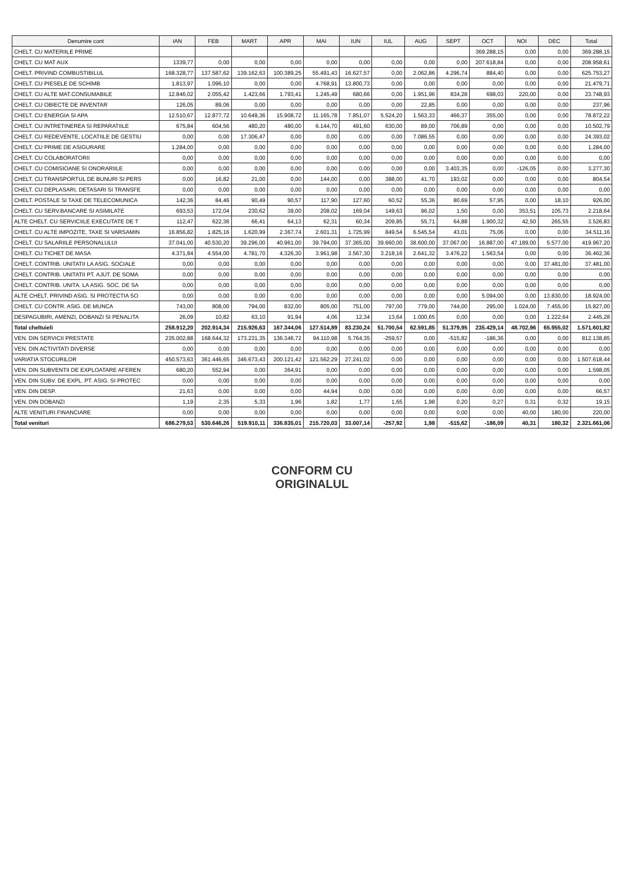| Denumire cont | IAN | FEB | MART | APR | MAI | IUN | IUL | AUG | SEPT | OCT | NOI | DEC | Total |
| --- | --- | --- | --- | --- | --- | --- | --- | --- | --- | --- | --- | --- | --- |
| CHELT. CU MATERIILE PRIME | | | | | | | | | | 369.288,15 | 0,00 | 0,00 | 369.288,15 |
| CHELT. CU MAT AUX | 1339,77 | 0,00 | 0,00 | 0,00 | 0,00 | 0,00 | 0,00 | 0,00 | 0,00 | 207.618,84 | 0,00 | 0,00 | 208.958,61 |
| CHELT. PRIVIND COMBUSTIBILUL | 168.328,77 | 137.587,62 | 139.162,63 | 100.389,25 | 55.491,43 | 16.627,57 | 0,00 | 2.062,86 | 4.296,74 | 884,40 | 0,00 | 0,00 | 625.753,27 |
| CHELT. CU PIESELE DE SCHIMB | 1.813,97 | 1.096,10 | 0,00 | 0,00 | 4.768,91 | 13.800,73 | 0,00 | 0,00 | 0,00 | 0,00 | 0,00 | 0,00 | 21.479,71 |
| CHELT. CU ALTE MAT.CONSUMABILE | 12.846,02 | 2.055,42 | 1.423,66 | 1.793,41 | 1.245,49 | 680,66 | 0,00 | 1.951,96 | 834,28 | 698,03 | 220,00 | 0,00 | 23.748,93 |
| CHELT. CU OBIECTE DE INVENTAR | 126,05 | 89,06 | 0,00 | 0,00 | 0,00 | 0,00 | 0,00 | 22,85 | 0,00 | 0,00 | 0,00 | 0,00 | 237,96 |
| CHELT. CU ENERGIA SI APA | 12.510,67 | 12.877,72 | 10.649,36 | 15.908,72 | 11.165,78 | 7.851,07 | 5.524,20 | 1.563,33 | 466,37 | 355,00 | 0,00 | 0,00 | 78.872,22 |
| CHELT. CU INTRETINEREA SI REPARATIILE | 675,84 | 604,56 | 480,20 | 480,00 | 6.144,70 | 491,60 | 630,00 | 89,00 | 706,89 | 0,00 | 0,00 | 0,00 | 10.502,79 |
| CHELT. CU REDEVENTE, LOCATIILE DE GESTIU | 0,00 | 0,00 | 17.306,47 | 0,00 | 0,00 | 0,00 | 0,00 | 7.086,55 | 0,00 | 0,00 | 0,00 | 0,00 | 24.393,02 |
| CHELT. CU PRIME DE ASIGURARE | 1.284,00 | 0,00 | 0,00 | 0,00 | 0,00 | 0,00 | 0,00 | 0,00 | 0,00 | 0,00 | 0,00 | 0,00 | 1.284,00 |
| CHELT. CU COLABORATORII | 0,00 | 0,00 | 0,00 | 0,00 | 0,00 | 0,00 | 0,00 | 0,00 | 0,00 | 0,00 | 0,00 | 0,00 | 0,00 |
| CHELT. CU COMISIOANE SI ONORARIILE | 0,00 | 0,00 | 0,00 | 0,00 | 0,00 | 0,00 | 0,00 | 0,00 | 3.403,35 | 0,00 | -126,05 | 0,00 | 3.277,30 |
| CHELT. CU TRANSPORTUL DE BUNURI SI PERS | 0,00 | 16,82 | 21,00 | 0,00 | 144,00 | 0,00 | 388,00 | 41,70 | 193,02 | 0,00 | 0,00 | 0,00 | 804,54 |
| CHELT. CU DEPLASARI, DETASARI SI TRANSFE | 0,00 | 0,00 | 0,00 | 0,00 | 0,00 | 0,00 | 0,00 | 0,00 | 0,00 | 0,00 | 0,00 | 0,00 | 0,00 |
| CHELT. POSTALE SI TAXE DE TELECOMUNICA | 142,36 | 84,46 | 90,49 | 90,57 | 117,90 | 127,60 | 60,52 | 55,36 | 80,69 | 57,95 | 0,00 | 18,10 | 926,00 |
| CHELT. CU SERV.BANCARE SI ASIMILATE | 693,53 | 172,04 | 230,62 | 39,00 | 208,02 | 169,04 | 149,63 | 96,02 | 1,50 | 0,00 | 353,51 | 105,73 | 2.218,64 |
| ALTE CHELT. CU SERVICIILE EXECUTATE DE T | 112,47 | 622,36 | 66,41 | 64,13 | 62,31 | 60,34 | 209,85 | 55,71 | 64,88 | 1.900,32 | 42,50 | 265,55 | 3.526,83 |
| CHELT. CU ALTE IMPOZITE, TAXE SI VARSAMIN | 16.856,82 | 1.825,16 | 1.620,99 | 2.367,74 | 2.601,31 | 1.725,99 | 849,54 | 6.545,54 | 43,01 | 75,06 | 0,00 | 0,00 | 34.511,16 |
| CHELT. CU SALARIILE PERSONALULUI | 37.041,00 | 40.530,20 | 39.296,00 | 40.961,00 | 39.794,00 | 37.365,00 | 39.660,00 | 38.600,00 | 37.067,00 | 16.887,00 | 47.189,00 | 5.577,00 | 419.967,20 |
| CHELT. CU TICHET DE MASA | 4.371,84 | 4.554,00 | 4.781,70 | 4.326,30 | 3.961,98 | 3.567,30 | 3.218,16 | 2.641,32 | 3.476,22 | 1.563,54 | 0,00 | 0,00 | 36.462,36 |
| CHELT. CONTRIB. UNITATII LA ASIG. SOCIALE | 0,00 | 0,00 | 0,00 | 0,00 | 0,00 | 0,00 | 0,00 | 0,00 | 0,00 | 0,00 | 0,00 | 37.481,00 | 37.481,00 |
| CHELT. CONTRIB. UNITATII PT. AJUT. DE SOMA | 0,00 | 0,00 | 0,00 | 0,00 | 0,00 | 0,00 | 0,00 | 0,00 | 0,00 | 0,00 | 0,00 | 0,00 | 0,00 |
| CHELT. CONTRIB. UNITA. LA ASIG. SOC. DE SA | 0,00 | 0,00 | 0,00 | 0,00 | 0,00 | 0,00 | 0,00 | 0,00 | 0,00 | 0,00 | 0,00 | 0,00 | 0,00 |
| ALTE CHELT. PRIVIND ASIG. SI PROTECTIA SO | 0,00 | 0,00 | 0,00 | 0,00 | 0,00 | 0,00 | 0,00 | 0,00 | 0,00 | 5.094,00 | 0,00 | 13.830,00 | 18.924,00 |
| CHELT. CU CONTR. ASIG. DE MUNCA | 743,00 | 808,00 | 794,00 | 832,00 | 805,00 | 751,00 | 797,00 | 779,00 | 744,00 | 295,00 | 1.024,00 | 7.455,00 | 15.827,00 |
| DESPAGUBIRI, AMENZI, DOBANZI SI PENALITA | 26,09 | 10,82 | 63,10 | 91,94 | 4,06 | 12,34 | 13,64 | 1.000,65 | 0,00 | 0,00 | 0,00 | 1.222,64 | 2.445,28 |
| Total cheltuieli | 258.912,20 | 202.914,34 | 215.926,63 | 167.344,06 | 127.514,89 | 83.230,24 | 51.700,54 | 62.591,85 | 51.379,95 | 235.429,14 | 48.702,96 | 65.955,02 | 1.571.601,82 |
| VEN. DIN SERVICII PRESTATE | 235.002,88 | 168.644,32 | 173.231,35 | 136.346,72 | 94.110,98 | 5.764,35 | -259,57 | 0,00 | -515,82 | -186,36 | 0,00 | 0,00 | 812.138,85 |
| VEN. DIN ACTIVITATI DIVERSE | 0,00 | 0,00 | 0,00 | 0,00 | 0,00 | 0,00 | 0,00 | 0,00 | 0,00 | 0,00 | 0,00 | 0,00 | 0,00 |
| VARIATIA STOCURILOR | 450.573,63 | 361.446,65 | 346.673,43 | 200.121,42 | 121.562,29 | 27.241,02 | 0,00 | 0,00 | 0,00 | 0,00 | 0,00 | 0,00 | 1.507.618,44 |
| VEN. DIN SUBVENTII DE EXPLOATARE AFEREN | 680,20 | 552,94 | 0,00 | 364,91 | 0,00 | 0,00 | 0,00 | 0,00 | 0,00 | 0,00 | 0,00 | 0,00 | 1.598,05 |
| VEN. DIN SUBV. DE EXPL. PT. ASIG. SI PROTEC | 0,00 | 0,00 | 0,00 | 0,00 | 0,00 | 0,00 | 0,00 | 0,00 | 0,00 | 0,00 | 0,00 | 0,00 | 0,00 |
| VEN. DIN DESP. | 21,63 | 0,00 | 0,00 | 0,00 | 44,94 | 0,00 | 0,00 | 0,00 | 0,00 | 0,00 | 0,00 | 0,00 | 66,57 |
| VEN. DIN DOBANZI | 1,19 | 2,35 | 5,33 | 1,96 | 1,82 | 1,77 | 1,65 | 1,98 | 0,20 | 0,27 | 0,31 | 0,32 | 19,15 |
| ALTE VENITURI FINANCIARE | 0,00 | 0,00 | 0,00 | 0,00 | 0,00 | 0,00 | 0,00 | 0,00 | 0,00 | 0,00 | 40,00 | 180,00 | 220,00 |
| Total venituri | 686.279,53 | 530.646,26 | 519.910,11 | 336.835,01 | 215.720,03 | 33.007,14 | -257,92 | 1,98 | -515,62 | -186,09 | 40,31 | 180,32 | 2.321.661,06 |
CONFORM CU
ORIGINALUL